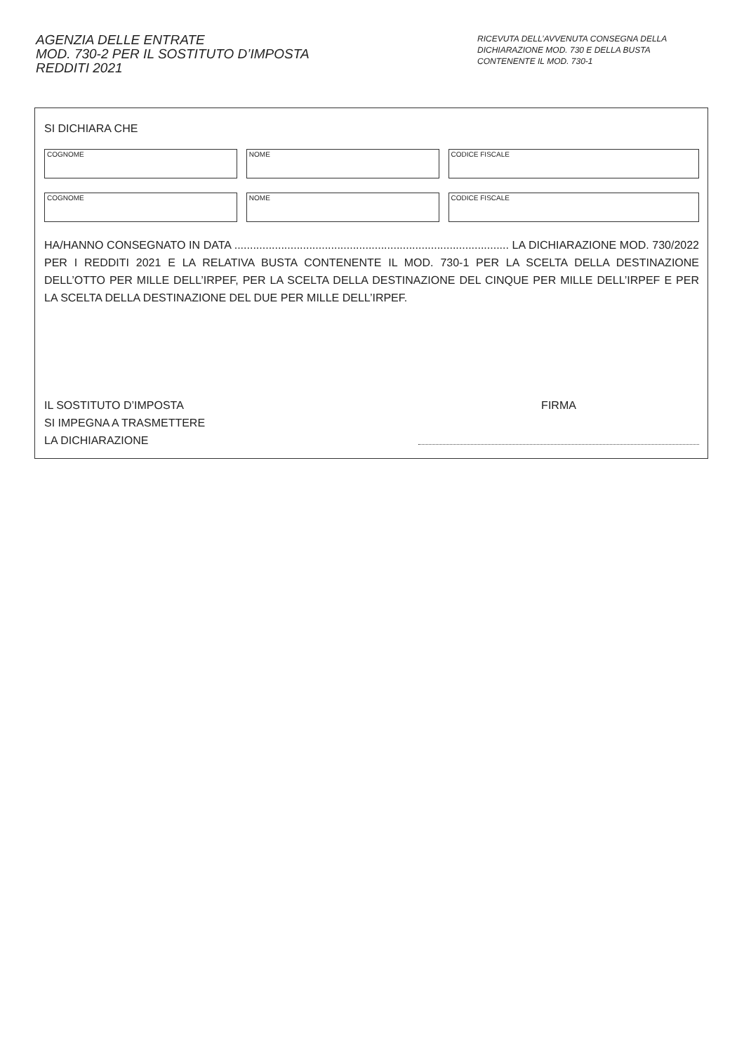AGENZIA DELLE ENTRATE
MOD. 730-2 PER IL SOSTITUTO D’IMPOSTA
REDDITI 2021
RICEVUTA DELL’AVVENUTA CONSEGNA DELLA DICHIARAZIONE MOD. 730 E DELLA BUSTA CONTENENTE IL MOD. 730-1
SI DICHIARA CHE
COGNOME NOME CODICE FISCALE
COGNOME NOME CODICE FISCALE
HA/HANNO CONSEGNATO IN DATA ........................................................................................ LA DICHIARAZIONE MOD. 730/2022 PER I REDDITI 2021 E LA RELATIVA BUSTA CONTENENTE IL MOD. 730-1 PER LA SCELTA DELLA DESTINAZIONE DELL’OTTO PER MILLE DELL’IRPEF, PER LA SCELTA DELLA DESTINAZIONE DEL CINQUE PER MILLE DELL’IRPEF E PER LA SCELTA DELLA DESTINAZIONE DEL DUE PER MILLE DELL’IRPEF.
IL SOSTITUTO D’IMPOSTA
SI IMPEGNA A TRASMETTERE
LA DICHIARAZIONE
FIRMA